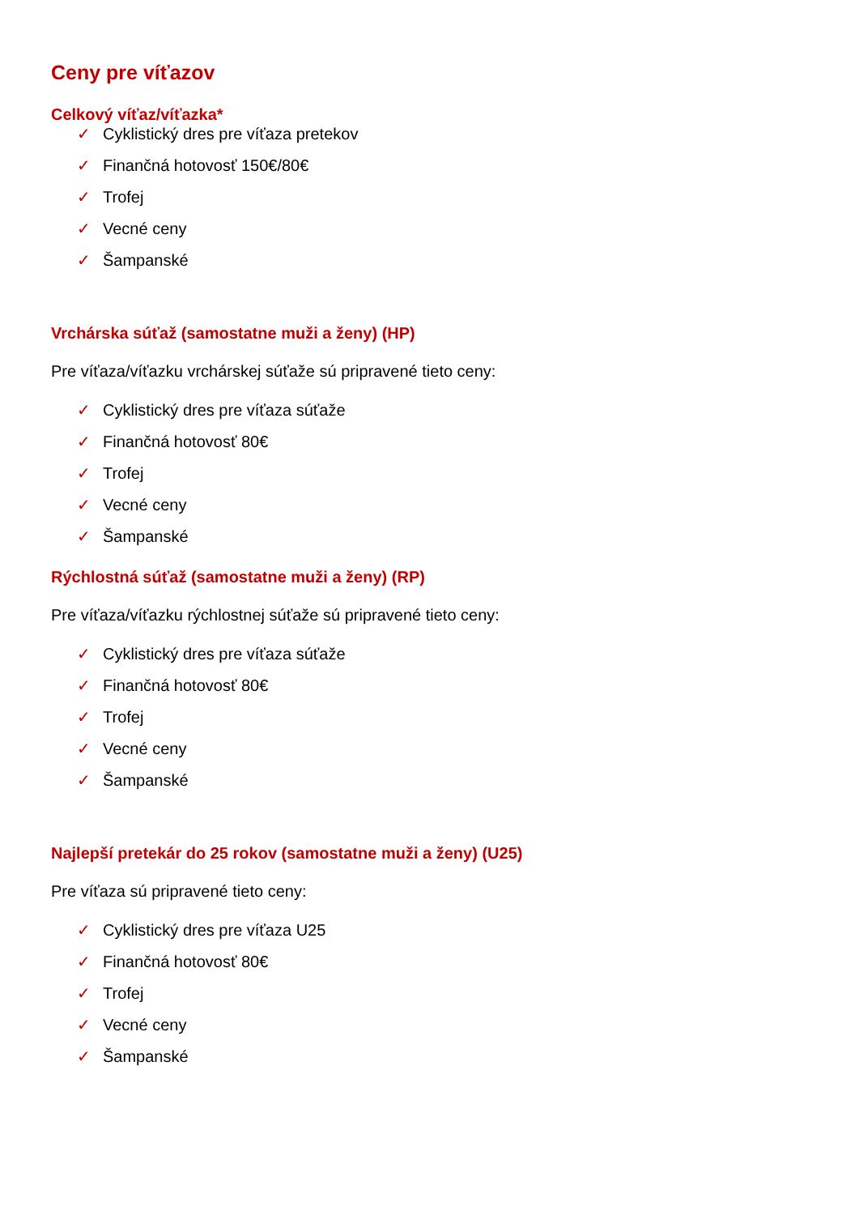Ceny pre víťazov
Celkový víťaz/víťazka*
✓ Cyklistický dres pre víťaza pretekov
✓ Finančná hotovosť 150€/80€
✓ Trofej
✓ Vecné ceny
✓ Šampanské
Vrchárska súťaž (samostatne muži a ženy) (HP)
Pre víťaza/víťazku vrchárskej súťaže sú pripravené tieto ceny:
✓ Cyklistický dres pre víťaza súťaže
✓ Finančná hotovosť 80€
✓ Trofej
✓ Vecné ceny
✓ Šampanské
Rýchlostná súťaž (samostatne muži a ženy) (RP)
Pre víťaza/víťazku rýchlostnej súťaže sú pripravené tieto ceny:
✓ Cyklistický dres pre víťaza súťaže
✓ Finančná hotovosť 80€
✓ Trofej
✓ Vecné ceny
✓ Šampanské
Najlepší pretekár do 25 rokov (samostatne muži a ženy) (U25)
Pre víťaza sú pripravené tieto ceny:
✓ Cyklistický dres pre víťaza U25
✓ Finančná hotovosť 80€
✓ Trofej
✓ Vecné ceny
✓ Šampanské